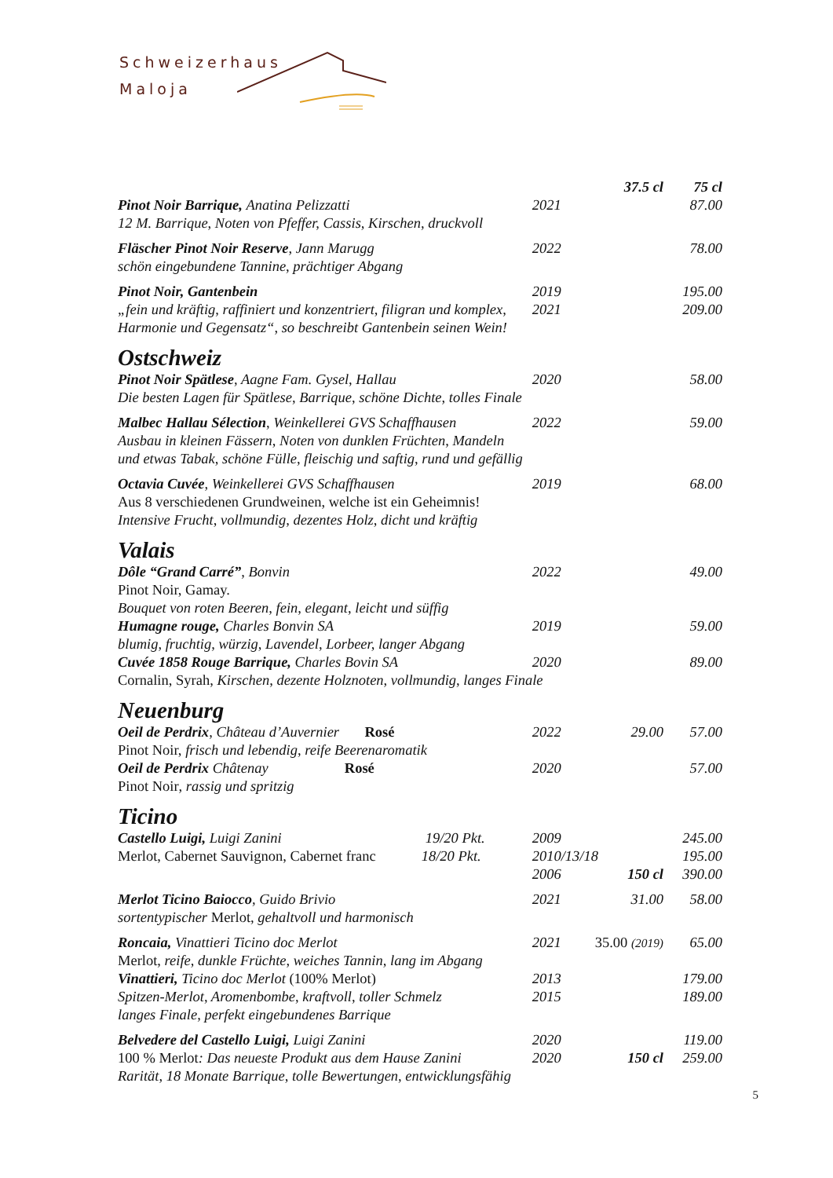Schweizerhaus
Maloja
| | | 37.5 cl | 75 cl |
| Pinot Noir Barrique, Anatina Pelizzatti | 2021 | | 87.00 |
| 12 M. Barrique, Noten von Pfeffer, Cassis, Kirschen, druckvoll | | | |
| Fläscher Pinot Noir Reserve , Jann Marugg | 2022 | | 78.00 |
| schön eingebundene Tannine, prächtiger Abgang | | | |
| Pinot Noir, Gantenbein | 2019 | | 195.00 |
| „fein und kräftig, raffiniert und konzentriert, filigran und komplex, | 2021 | | 209.00 |
| Harmonie und Gegensatz“, so beschreibt Gantenbein seinen Wein! | | | |
| Ostschweiz | | | |
| Pinot Noir Spätlese , Aagne Fam. Gysel, Hallau | 2020 | | 58.00 |
| Die besten Lagen für Spätlese, Barrique, schöne Dichte, tolles Finale | | | |
| Malbec Hallau Sélection , Weinkellerei GVS Schaffhausen | 2022 | | 59.00 |
| Ausbau in kleinen Fässern, Noten von dunklen Früchten, Mandeln | | | |
| und etwas Tabak, schöne Fülle, fleischig und saftig, rund und gefällig | | | |
| Octavia Cuvée , Weinkellerei GVS Schaffhausen | 2019 | | 68.00 |
| Aus 8 verschiedenen Grundweinen, welche ist ein Geheimnis! | | | |
| Intensive Frucht, vollmundig, dezentes Holz, dicht und kräftig | | | |
| Valais | | | |
| Dôle “Grand Carré” , Bonvin | 2022 | | 49.00 |
| Pinot Noir, Gamay. | | | |
| Bouquet von roten Beeren, fein, elegant, leicht und süffig | | | |
| Humagne rouge, Charles Bonvin SA | 2019 | | 59.00 |
| blumig, fruchtig, würzig, Lavendel, Lorbeer, langer Abgang | | | |
| Cuvée 1858 Rouge Barrique, Charles Bovin SA | 2020 | | 89.00 |
| Cornalin, Syrah, Kirschen, dezente Holznoten, vollmundig, langes Finale | | | |
| Neuenburg | | | |
| Oeil de Perdrix , Château d’Auvernier Rosé | 2022 | 29.00 | 57.00 |
| Pinot Noir, frisch und lebendig, reife Beerenaromatik | | | |
| Oeil de Perdrix Châtenay Rosé | 2020 | | 57.00 |
| Pinot Noir , rassig und spritzig | | | |
| Ticino | | | |
| Castello Luigi, Luigi Zanini 19/20 Pkt. | 2009 | | 245.00 |
| Merlot, Cabernet Sauvignon, Cabernet franc 18/20 Pkt. | 2010/13/18 | | 195.00 |
| | 2006 | 150 cl | 390.00 |
| Merlot Ticino Baiocco , Guido Brivio | 2021 | 31.00 | 58.00 |
| sortentypischer Merlot , gehaltvoll und harmonisch | | | |
| Roncaia, Vinattieri Ticino doc Merlot | 2021 | 35.00 (2019) | 65.00 |
| Merlot , reife, dunkle Früchte, weiches Tannin, lang im Abgang | | | |
| Vinattieri, Ticino doc Merlot (100% Merlot) | 2013 | | 179.00 |
| Spitzen-Merlot, Aromenbombe, kraftvoll, toller Schmelz | 2015 | | 189.00 |
| langes Finale, perfekt eingebundenes Barrique | | | |
| Belvedere del Castello Luigi, Luigi Zanini | 2020 | | 119.00 |
| 100 % Merlot : Das neueste Produkt aus dem Hause Zanini | 2020 | 150 cl | 259.00 |
| Rarität, 18 Monate Barrique, tolle Bewertungen, entwicklungsfähig | | | |
5